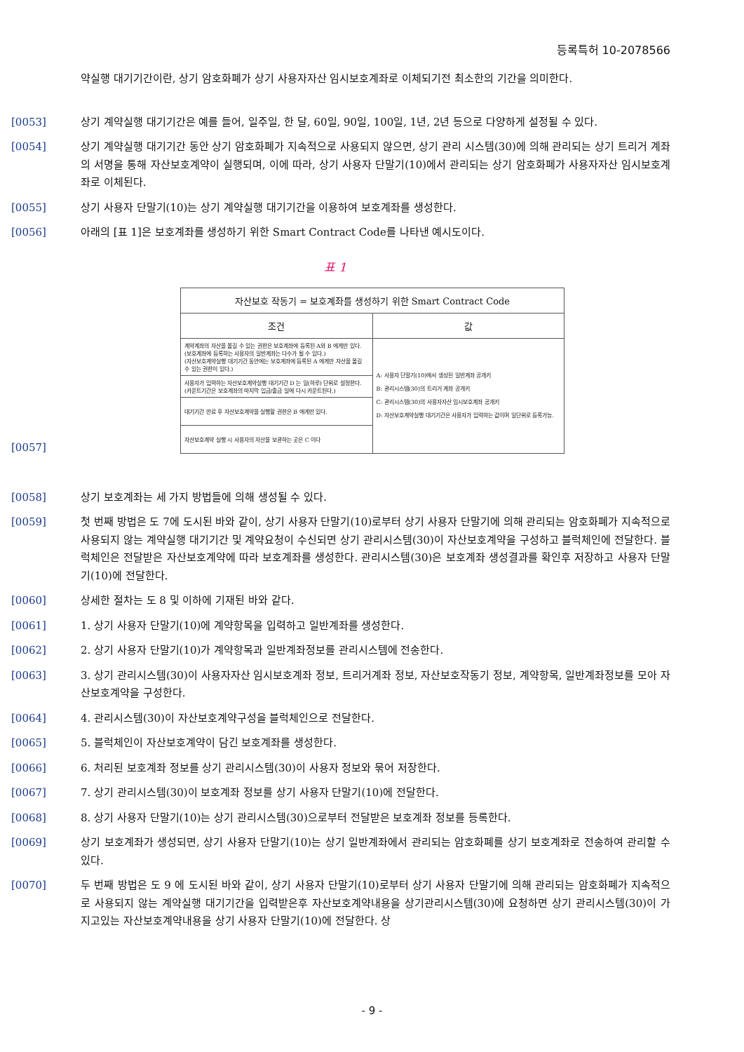등록특허 10-2078566
약실행 대기기간이란, 상기 암호화폐가 상기 사용자자산 임시보호계좌로 이체되기전 최소한의 기간을 의미한다.
[0053] 상기 계약실행 대기기간은 예를 들어, 일주일, 한 달, 60일, 90일, 100일, 1년, 2년 등으로 다양하게 설정될 수 있다.
[0054] 상기 계약실행 대기기간 동안 상기 암호화폐가 지속적으로 사용되지 않으면, 상기 관리 시스템(30)에 의해 관리되는 상기 트리거 계좌의 서명을 통해 자산보호계약이 실행되며, 이에 따라, 상기 사용자 단말기(10)에서 관리되는 상기 암호화폐가 사용자자산 임시보호계좌로 이체된다.
[0055] 상기 사용자 단말기(10)는 상기 계약실행 대기기간을 이용하여 보호계좌를 생성한다.
[0056] 아래의 [표 1]은 보호계좌를 생성하기 위한 Smart Contract Code를 나타낸 예시도이다.
표 1
[0057]
| 자산보호 작동기 = 보호계좌를 생성하기 위한 Smart Contract Code | |
| --- | --- |
| 조건 | 값 |
| 계약계좌의 자산을 옮길 수 있는 권한은 보호계좌에 등록된 A와 B 에게만 있다. (보호계좌에 등록하는 사용자의 일반계좌는 다수가 될 수 있다.) (자산보호계약실행 대기기간 동안에는 보호계좌에 등록된 A 에게만 자산을 옮길 수 있는 권한이 있다.) | A: 사용자 단말기(10)에서 생성된 일반계좌 공개키 B: 관리시스템(30)의 트리거 계좌 공개키 C: 관리시스템(30)의 사용자자산 임시보호계좌 공개키 D: 자산보호계약실행 대기기간은 사용자가 입력하는 값이며 일단위로 등록가능. |
| 사용자가 입력하는 자산보호계약실행 대기기간 D 는 일(하루) 단위로 설정한다. (카운트기간은 보호계좌의 마지막 입금/출금 일에 다시 카운트된다.) | |
| 대기기간 만료 후 자산보호계약을 실행할 권한은 B 에게만 있다. | |
| 자산보호계약 실행 시 사용자의 자산을 보관하는 곳은 C 이다 | |
[0058] 상기 보호계좌는 세 가지 방법들에 의해 생성될 수 있다.
[0059] 첫 번째 방법은 도 7에 도시된 바와 같이, 상기 사용자 단말기(10)로부터 상기 사용자 단말기에 의해 관리되는 암호화폐가 지속적으로 사용되지 않는 계약실행 대기기간 및 계약요청이 수신되면 상기 관리시스템(30)이 자산보호계약을 구성하고 블럭체인에 전달한다. 블럭체인은 전달받은 자산보호계약에 따라 보호계좌를 생성한다. 관리시스템(30)은 보호계좌 생성결과를 확인후 저장하고 사용자 단말기(10)에 전달한다.
[0060] 상세한 절차는 도 8 및 이하에 기재된 바와 같다.
[0061] 1. 상기 사용자 단말기(10)에 계약항목을 입력하고 일반계좌를 생성한다.
[0062] 2. 상기 사용자 단말기(10)가 계약항목과 일반계좌정보를 관리시스템에 전송한다.
[0063] 3. 상기 관리시스템(30)이 사용자자산 임시보호계좌 정보, 트리거계좌 정보, 자산보호작동기 정보, 계약항목, 일반계좌정보를 모아 자산보호계약을 구성한다.
[0064] 4. 관리시스템(30)이 자산보호계약구성을 블럭체인으로 전달한다.
[0065] 5. 블럭체인이 자산보호계약이 담긴 보호계좌를 생성한다.
[0066] 6. 처리된 보호계좌 정보를 상기 관리시스템(30)이 사용자 정보와 묶어 저장한다.
[0067] 7. 상기 관리시스템(30)이 보호계좌 정보를 상기 사용자 단말기(10)에 전달한다.
[0068] 8. 상기 사용자 단말기(10)는 상기 관리시스템(30)으로부터 전달받은 보호계좌 정보를 등록한다.
[0069] 상기 보호계좌가 생성되면, 상기 사용자 단말기(10)는 상기 일반계좌에서 관리되는 암호화폐를 상기 보호계좌로 전송하여 관리할 수 있다.
[0070] 두 번째 방법은 도 9 에 도시된 바와 같이, 상기 사용자 단말기(10)로부터 상기 사용자 단말기에 의해 관리되는 암호화폐가 지속적으로 사용되지 않는 계약실행 대기기간을 입력받은후 자산보호계약내용을 상기관리시스템(30)에 요청하면 상기 관리시스템(30)이 가지고있는 자산보호계약내용을 상기 사용자 단말기(10)에 전달한다. 상
- 9 -